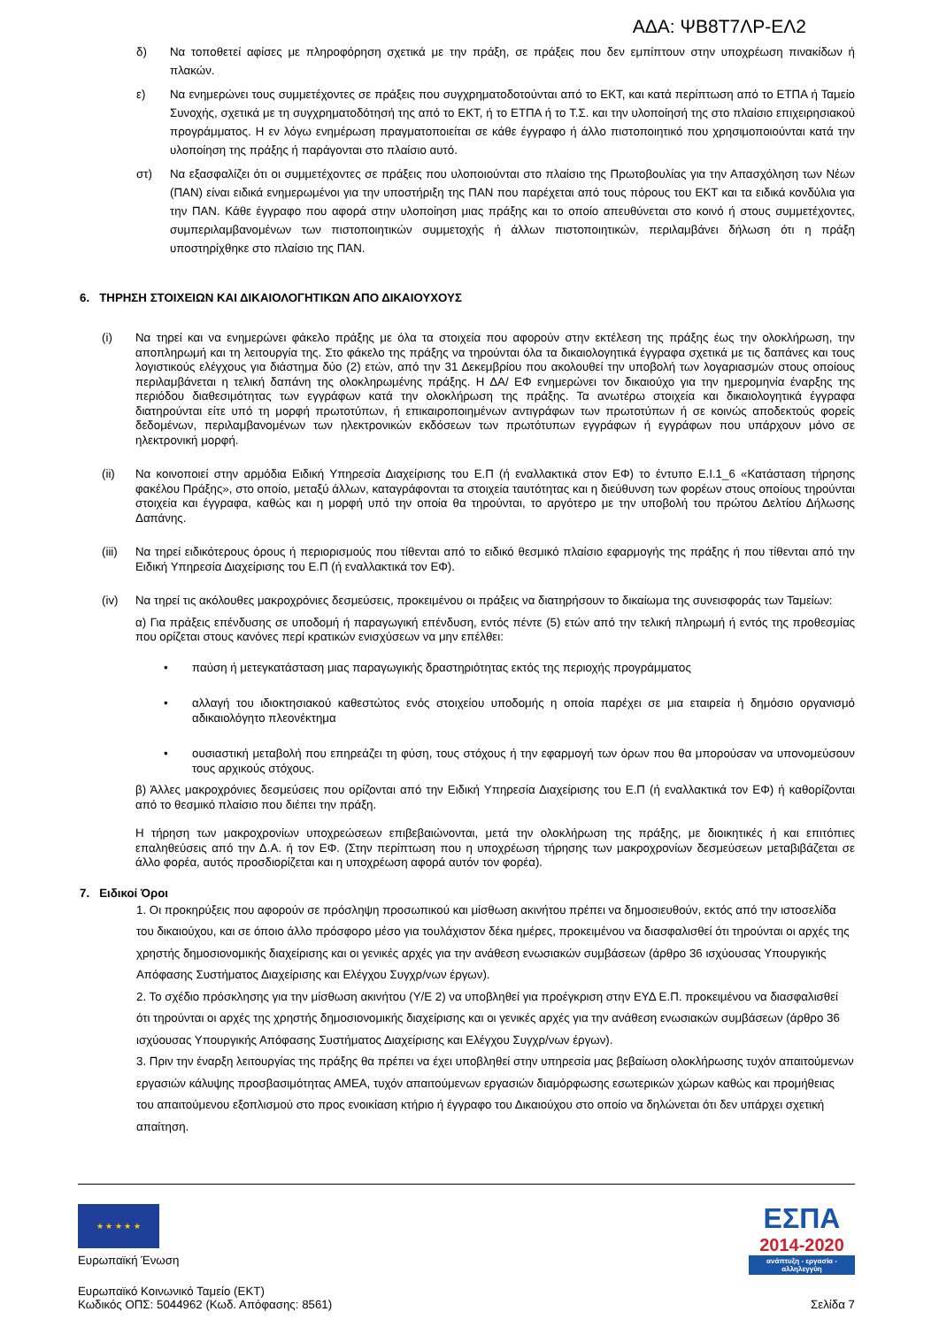ΑΔΑ: ΨΒ8Τ7ΛΡ-ΕΛ2
δ) Να τοποθετεί αφίσες με πληροφόρηση σχετικά με την πράξη, σε πράξεις που δεν εμπίπτουν στην υποχρέωση πινακίδων ή πλακών.
ε) Να ενημερώνει τους συμμετέχοντες σε πράξεις που συγχρηματοδοτούνται από το ΕΚΤ, και κατά περίπτωση από το ΕΤΠΑ ή Ταμείο Συνοχής, σχετικά με τη συγχρηματοδότησή της από το ΕΚΤ, ή το ΕΤΠΑ ή το Τ.Σ. και την υλοποίησή της στο πλαίσιο επιχειρησιακού προγράμματος. Η εν λόγω ενημέρωση πραγματοποιείται σε κάθε έγγραφο ή άλλο πιστοποιητικό που χρησιμοποιούνται κατά την υλοποίηση της πράξης ή παράγονται στο πλαίσιο αυτό.
στ) Να εξασφαλίζει ότι οι συμμετέχοντες σε πράξεις που υλοποιούνται στο πλαίσιο της Πρωτοβουλίας για την Απασχόληση των Νέων (ΠΑΝ) είναι ειδικά ενημερωμένοι για την υποστήριξη της ΠΑΝ που παρέχεται από τους πόρους του ΕΚΤ και τα ειδικά κονδύλια για την ΠΑΝ. Κάθε έγγραφο που αφορά στην υλοποίηση μιας πράξης και το οποίο απευθύνεται στο κοινό ή στους συμμετέχοντες, συμπεριλαμβανομένων των πιστοποιητικών συμμετοχής ή άλλων πιστοποιητικών, περιλαμβάνει δήλωση ότι η πράξη υποστηρίχθηκε στο πλαίσιο της ΠΑΝ.
6. ΤΗΡΗΣΗ ΣΤΟΙΧΕΙΩΝ ΚΑΙ ΔΙΚΑΙΟΛΟΓΗΤΙΚΩΝ ΑΠΟ ΔΙΚΑΙΟΥΧΟΥΣ
(i) Να τηρεί και να ενημερώνει φάκελο πράξης με όλα τα στοιχεία που αφορούν στην εκτέλεση της πράξης έως την ολοκλήρωση, την αποπληρωμή και τη λειτουργία της. Στο φάκελο της πράξης να τηρούνται όλα τα δικαιολογητικά έγγραφα σχετικά με τις δαπάνες και τους λογιστικούς ελέγχους για διάστημα δύο (2) ετών, από την 31 Δεκεμβρίου που ακολουθεί την υποβολή των λογαριασμών στους οποίους περιλαμβάνεται η τελική δαπάνη της ολοκληρωμένης πράξης. Η ΔΑ/ ΕΦ ενημερώνει τον δικαιούχο για την ημερομηνία έναρξης της περιόδου διαθεσιμότητας των εγγράφων κατά την ολοκλήρωση της πράξης. Τα ανωτέρω στοιχεία και δικαιολογητικά έγγραφα διατηρούνται είτε υπό τη μορφή πρωτοτύπων, ή επικαιροποιημένων αντιγράφων των πρωτοτύπων ή σε κοινώς αποδεκτούς φορείς δεδομένων, περιλαμβανομένων των ηλεκτρονικών εκδόσεων των πρωτότυπων εγγράφων ή εγγράφων που υπάρχουν μόνο σε ηλεκτρονική μορφή.
(ii) Να κοινοποιεί στην αρμόδια Ειδική Υπηρεσία Διαχείρισης του Ε.Π (ή εναλλακτικά στον ΕΦ) το έντυπο Ε.Ι.1_6 «Κατάσταση τήρησης φακέλου Πράξης», στο οποίο, μεταξύ άλλων, καταγράφονται τα στοιχεία ταυτότητας και η διεύθυνση των φορέων στους οποίους τηρούνται στοιχεία και έγγραφα, καθώς και η μορφή υπό την οποία θα τηρούνται, το αργότερο με την υποβολή του πρώτου Δελτίου Δήλωσης Δαπάνης.
(iii) Να τηρεί ειδικότερους όρους ή περιορισμούς που τίθενται από το ειδικό θεσμικό πλαίσιο εφαρμογής της πράξης ή που τίθενται από την Ειδική Υπηρεσία Διαχείρισης του Ε.Π (ή εναλλακτικά τον ΕΦ).
(iv) Να τηρεί τις ακόλουθες μακροχρόνιες δεσμεύσεις, προκειμένου οι πράξεις να διατηρήσουν το δικαίωμα της συνεισφοράς των Ταμείων:
α) Για πράξεις επένδυσης σε υποδομή ή παραγωγική επένδυση, εντός πέντε (5) ετών από την τελική πληρωμή ή εντός της προθεσμίας που ορίζεται στους κανόνες περί κρατικών ενισχύσεων να μην επέλθει:
• παύση ή μετεγκατάσταση μιας παραγωγικής δραστηριότητας εκτός της περιοχής προγράμματος
• αλλαγή του ιδιοκτησιακού καθεστώτος ενός στοιχείου υποδομής η οποία παρέχει σε μια εταιρεία ή δημόσιο οργανισμό αδικαιολόγητο πλεονέκτημα
• ουσιαστική μεταβολή που επηρεάζει τη φύση, τους στόχους ή την εφαρμογή των όρων που θα μπορούσαν να υπονομεύσουν τους αρχικούς στόχους.
β) Άλλες μακροχρόνιες δεσμεύσεις που ορίζονται από την Ειδική Υπηρεσία Διαχείρισης του Ε.Π (ή εναλλακτικά τον ΕΦ) ή καθορίζονται από το θεσμικό πλαίσιο που διέπει την πράξη.
Η τήρηση των μακροχρονίων υποχρεώσεων επιβεβαιώνονται, μετά την ολοκλήρωση της πράξης, με διοικητικές ή και επιτόπιες επαληθεύσεις από την Δ.Α. ή τον ΕΦ. (Στην περίπτωση που η υποχρέωση τήρησης των μακροχρονίων δεσμεύσεων μεταβιβάζεται σε άλλο φορέα, αυτός προσδιορίζεται και η υποχρέωση αφορά αυτόν τον φορέα).
7. Ειδικοί Όροι
1. Οι προκηρύξεις που αφορούν σε πρόσληψη προσωπικού και μίσθωση ακινήτου πρέπει να δημοσιευθούν, εκτός από την ιστοσελίδα του δικαιούχου, και σε όποιο άλλο πρόσφορο μέσο για τουλάχιστον δέκα ημέρες, προκειμένου να διασφαλισθεί ότι τηρούνται οι αρχές της χρηστής δημοσιονομικής διαχείρισης και οι γενικές αρχές για την ανάθεση ενωσιακών συμβάσεων (άρθρο 36 ισχύουσας Υπουργικής Απόφασης Συστήματος Διαχείρισης και Ελέγχου Συγχρ/νων έργων).
2. Το σχέδιο πρόσκλησης για την μίσθωση ακινήτου (Υ/Ε 2) να υποβληθεί για προέγκριση στην ΕΥΔ Ε.Π. προκειμένου να διασφαλισθεί ότι τηρούνται οι αρχές της χρηστής δημοσιονομικής διαχείρισης και οι γενικές αρχές για την ανάθεση ενωσιακών συμβάσεων (άρθρο 36 ισχύουσας Υπουργικής Απόφασης Συστήματος Διαχείρισης και Ελέγχου Συγχρ/νων έργων).
3. Πριν την έναρξη λειτουργίας της πράξης θα πρέπει να έχει υποβληθεί στην υπηρεσία μας βεβαίωση ολοκλήρωσης τυχόν απαιτούμενων εργασιών κάλυψης προσβασιμότητας ΑΜΕΑ, τυχόν απαιτούμενων εργασιών διαμόρφωσης εσωτερικών χώρων καθώς και προμήθειας του απαιτούμενου εξοπλισμού στο προς ενοικίαση κτήριο ή έγγραφο του Δικαιούχου στο οποίο να δηλώνεται ότι δεν υπάρχει σχετική απαίτηση.
★ ★ ★ ★ ★
Ευρωπαϊκή Ένωση
Ευρωπαϊκό Κοινωνικό Ταμείο (ΕΚΤ)
Κωδικός ΟΠΣ: 5044962 (Κωδ. Απόφασης: 8561) Σελίδα 7
ΕΣΠΑ
2014-2020
ανάπτυξη - εργασία - αλληλεγγύη